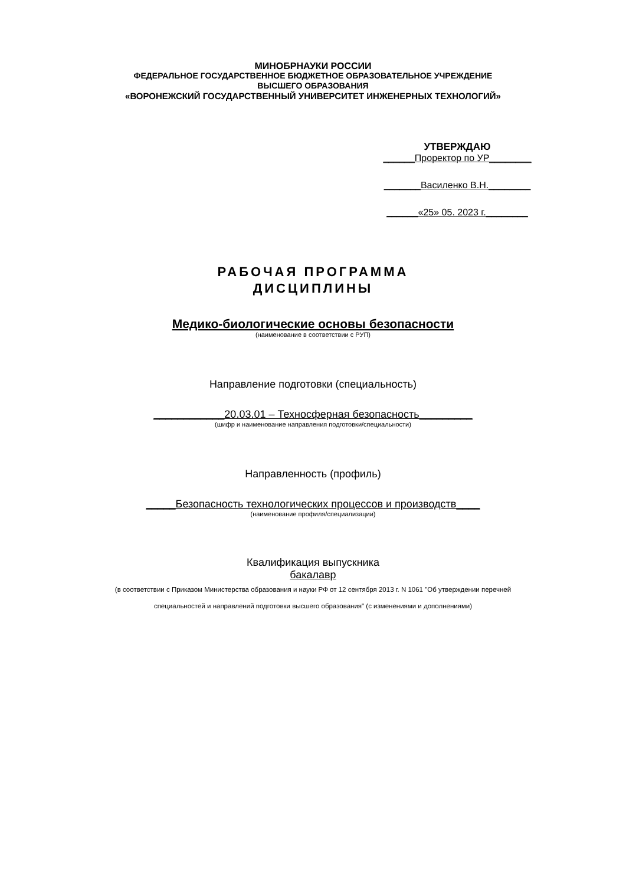МИНОБРНАУКИ РОССИИ
ФЕДЕРАЛЬНОЕ ГОСУДАРСТВЕННОЕ БЮДЖЕТНОЕ ОБРАЗОВАТЕЛЬНОЕ УЧРЕЖДЕНИЕ
ВЫСШЕГО ОБРАЗОВАНИЯ
«ВОРОНЕЖСКИЙ ГОСУДАРСТВЕННЫЙ УНИВЕРСИТЕТ ИНЖЕНЕРНЫХ ТЕХНОЛОГИЙ»
УТВЕРЖДАЮ
______Проректор по УР________
_______Василенко В.Н.________
______«25» 05. 2023 г.________
РАБОЧАЯ ПРОГРАММА
ДИСЦИПЛИНЫ
Медико-биологические основы безопасности
(наименование в соответствии с РУП)
Направление подготовки (специальность)
____________20.03.01 – Техносферная безопасность_________
(шифр и наименование направления подготовки/специальности)
Направленность (профиль)
_____Безопасность технологических процессов и производств____
(наименование профиля/специализации)
Квалификация выпускника
бакалавр
(в соответствии с Приказом Министерства образования и науки РФ от 12 сентября 2013 г. N 1061 "Об утверждении перечней
специальностей и направлений подготовки высшего образования" (с изменениями и дополнениями)